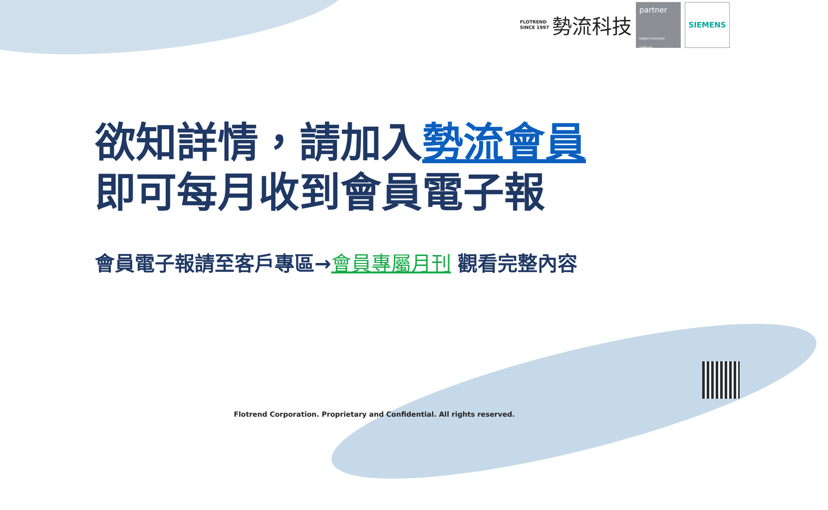FLOTREND
SINCE 1997
勢流科技
partner
Digital Industries Software
SIEMENS
欲知詳情，請加入勢流會員
即可每月收到會員電子報
會員電子報請至客戶專區→會員專屬月刊 觀看完整內容
Flotrend Corporation. Proprietary and Confidential. All rights reserved.